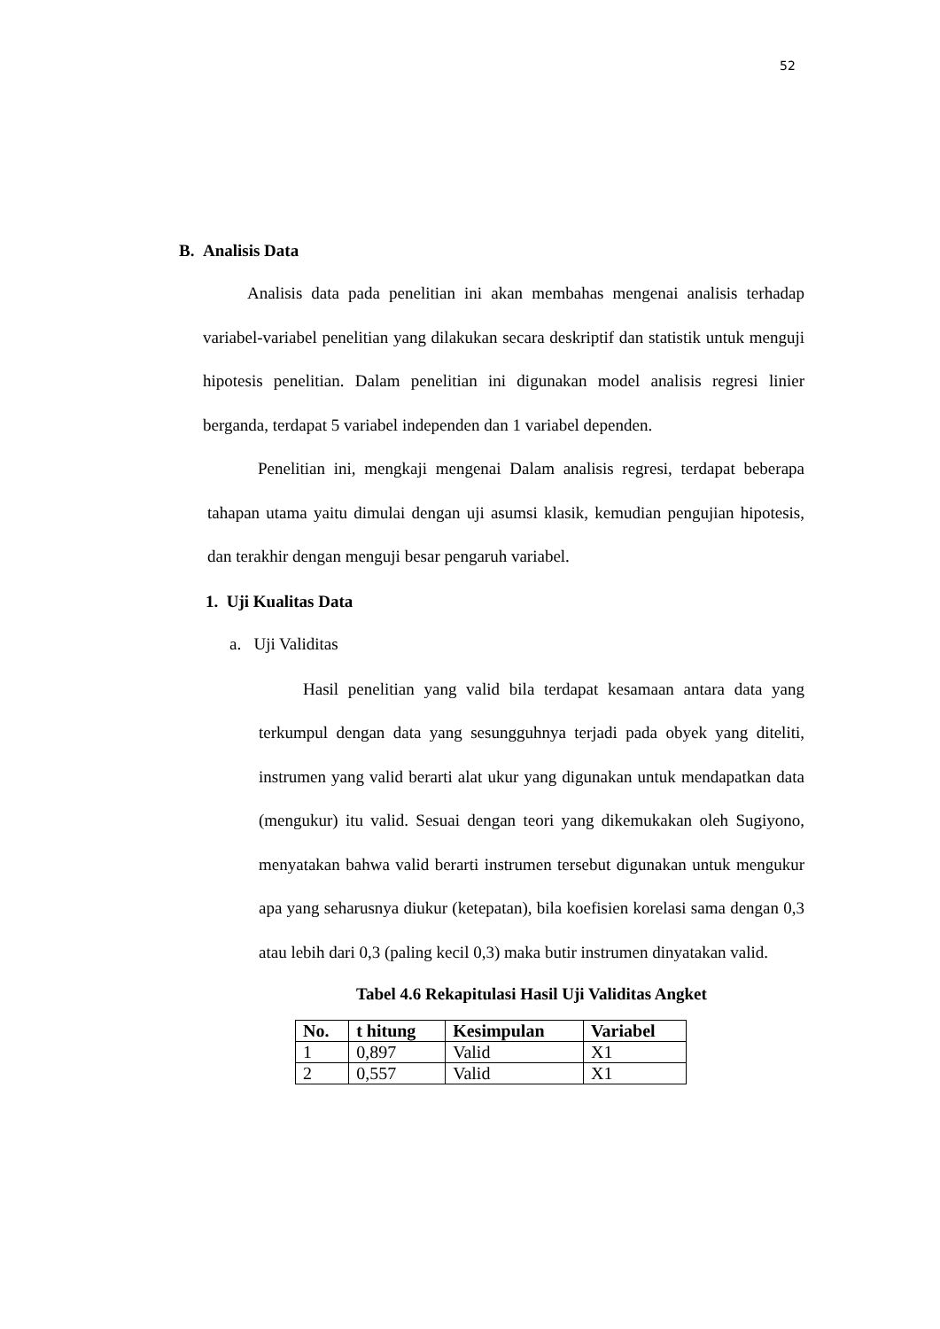52
B. Analisis Data
Analisis data pada penelitian ini akan membahas mengenai analisis terhadap variabel-variabel penelitian yang dilakukan secara deskriptif dan statistik untuk menguji hipotesis penelitian. Dalam penelitian ini digunakan model analisis regresi linier berganda, terdapat 5 variabel independen dan 1 variabel dependen.
Penelitian ini, mengkaji mengenai Dalam analisis regresi, terdapat beberapa tahapan utama yaitu dimulai dengan uji asumsi klasik, kemudian pengujian hipotesis, dan terakhir dengan menguji besar pengaruh variabel.
1. Uji Kualitas Data
a. Uji Validitas
Hasil penelitian yang valid bila terdapat kesamaan antara data yang terkumpul dengan data yang sesungguhnya terjadi pada obyek yang diteliti, instrumen yang valid berarti alat ukur yang digunakan untuk mendapatkan data (mengukur) itu valid. Sesuai dengan teori yang dikemukakan oleh Sugiyono, menyatakan bahwa valid berarti instrumen tersebut digunakan untuk mengukur apa yang seharusnya diukur (ketepatan), bila koefisien korelasi sama dengan 0,3 atau lebih dari 0,3 (paling kecil 0,3) maka butir instrumen dinyatakan valid.
Tabel 4.6 Rekapitulasi Hasil Uji Validitas Angket
| No. | t hitung | Kesimpulan | Variabel |
| --- | --- | --- | --- |
| 1 | 0,897 | Valid | X1 |
| 2 | 0,557 | Valid | X1 |